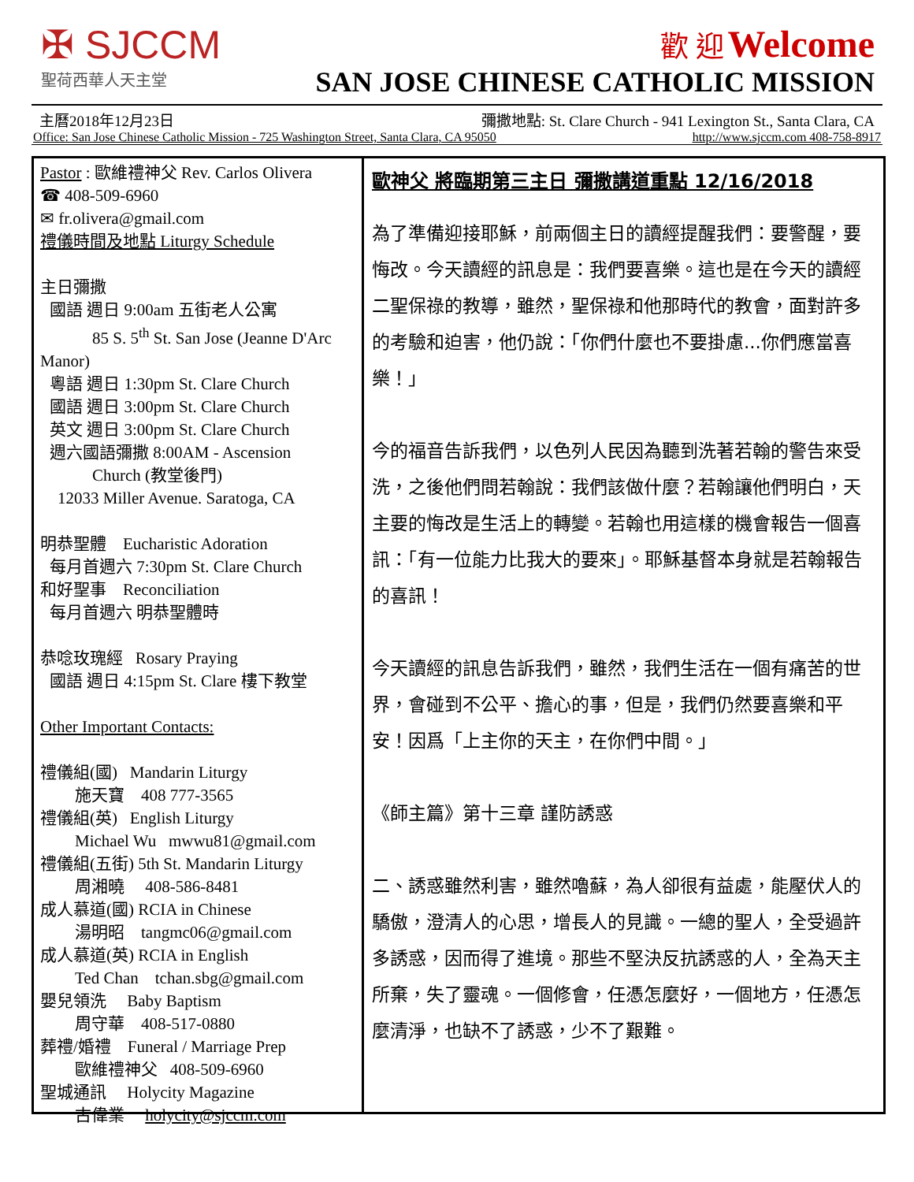✠ SJCCM
聖荷西華人天主堂
歡 迎 Welcome
SAN JOSE CHINESE CATHOLIC MISSION
主曆2018年12月23日 彌撒地點: St. Clare Church - 941 Lexington St., Santa Clara, CA
Office: San Jose Chinese Catholic Mission - 725 Washington Street, Santa Clara, CA 95050 http://www.sjccm.com 408-758-8917
Pastor : 歐維禮神父 Rev. Carlos Olivera
☎ 408-509-6960
✉ fr.olivera@gmail.com
禮儀時間及地點 Liturgy Schedule
主日彌撒
國語 週日 9:00am 五街老人公寓
85 S. 5<sup>th</sup> St. San Jose (Jeanne D'Arc
Manor)
粵語 週日 1:30pm St. Clare Church
國語 週日 3:00pm St. Clare Church
英文 週日 3:00pm St. Clare Church
週六國語彌撒 8:00AM - Ascension
Church (教堂後門)
12033 Miller Avenue. Saratoga, CA
明恭聖體 Eucharistic Adoration
每月首週六 7:30pm St. Clare Church
和好聖事 Reconciliation
每月首週六 明恭聖體時
恭唸玫瑰經 Rosary Praying
國語 週日 4:15pm St. Clare 樓下教堂
Other Important Contacts:
禮儀組(國) Mandarin Liturgy
施天寶 408 777-3565
禮儀組(英) English Liturgy
Michael Wu mwwu81@gmail.com
禮儀組(五街) 5th St. Mandarin Liturgy
周湘曉 408-586-8481
成人慕道(國) RCIA in Chinese
湯明昭 tangmc06@gmail.com
成人慕道(英) RCIA in English
Ted Chan tchan.sbg@gmail.com
嬰兒領洗 Baby Baptism
周守華 408-517-0880
葬禮/婚禮 Funeral / Marriage Prep
歐維禮神父 408-509-6960
聖城通訊 Holycity Magazine
古偉業 holycity@sjccm.com
歐神父 將臨期第三主日 彌撒講道重點 12/16/2018
為了準備迎接耶穌，前兩個主日的讀經提醒我們：要警醒，要悔改。今天讀經的訊息是：我們要喜樂。這也是在今天的讀經二聖保祿的教導，雖然，聖保祿和他那時代的教會，面對許多的考驗和迫害，他仍說：「你們什麼也不要掛慮...你們應當喜樂！」
今的福音告訴我們，以色列人民因為聽到洗著若翰的警告來受洗，之後他們問若翰說：我們該做什麼？若翰讓他們明白，天主要的悔改是生活上的轉變。若翰也用這樣的機會報告一個喜訊：「有一位能力比我大的要來」。耶穌基督本身就是若翰報告的喜訊！
今天讀經的訊息告訴我們，雖然，我們生活在一個有痛苦的世界，會碰到不公平、擔心的事，但是，我們仍然要喜樂和平安！因爲「上主你的天主，在你們中間。」
《師主篇》第十三章 謹防誘惑
二、誘惑雖然利害，雖然嚕蘇，為人卻很有益處，能壓伏人的驕傲，澄清人的心思，增長人的見識。一總的聖人，全受過許多誘惑，因而得了進境。那些不堅決反抗誘惑的人，全為天主所棄，失了靈魂。一個修會，任憑怎麼好，一個地方，任憑怎麼清淨，也缺不了誘惑，少不了艱難。